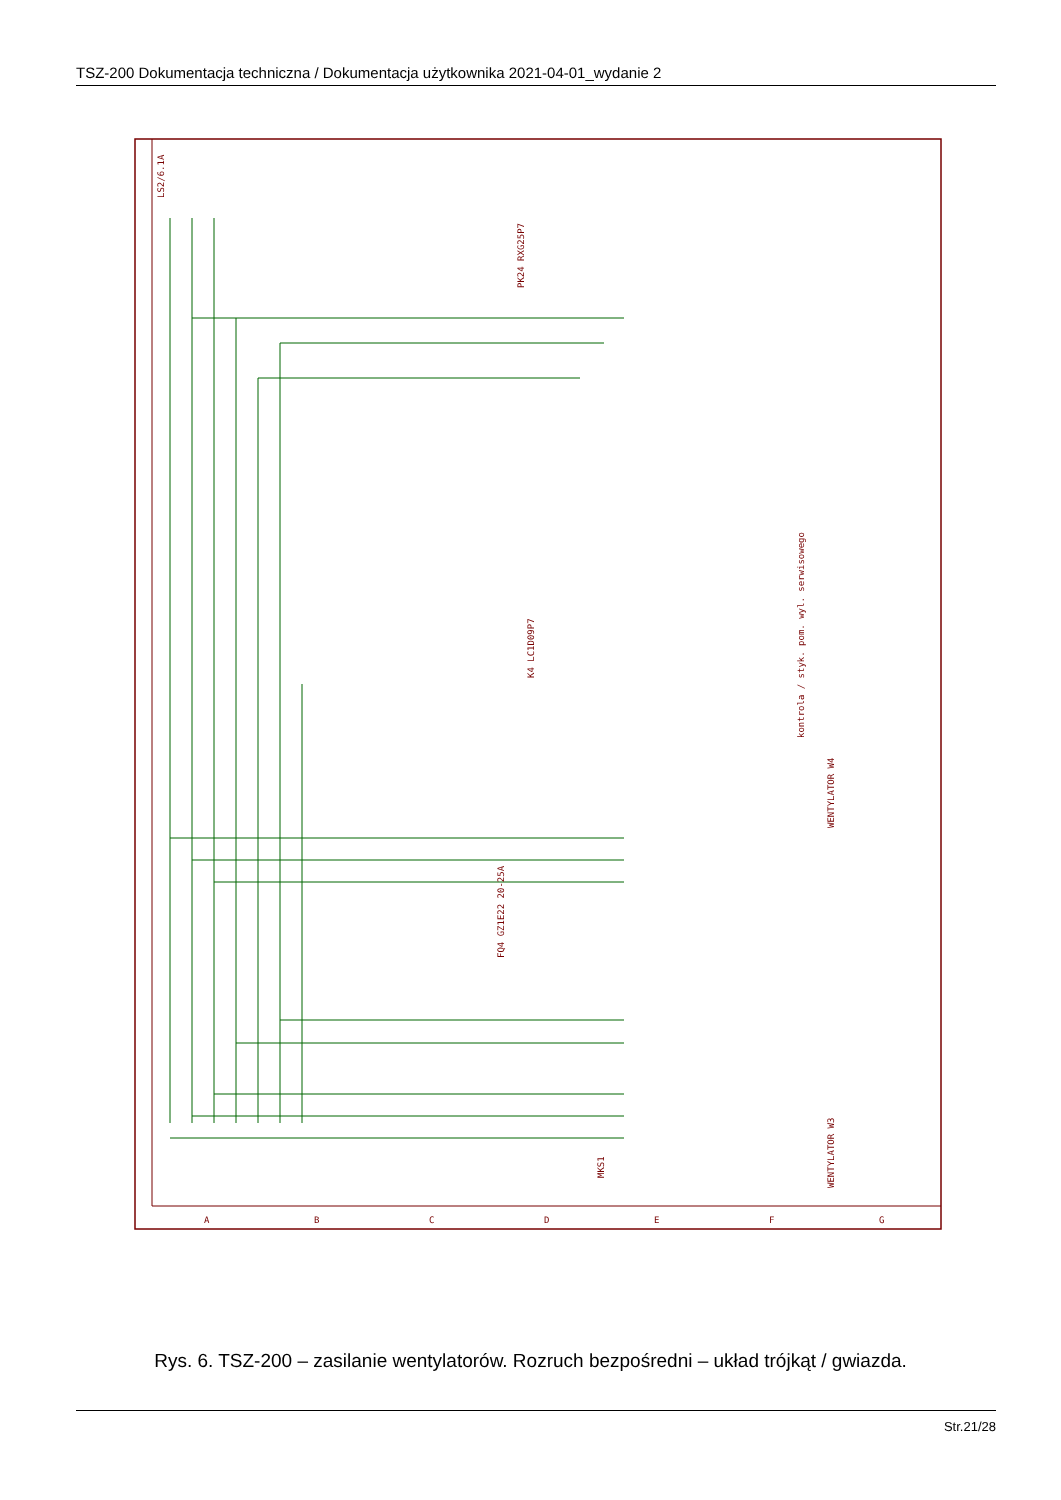TSZ-200 Dokumentacja techniczna / Dokumentacja użytkownika 2021-04-01_wydanie 2
LS2/6.1A
PK24 RXG25P7
K4 LC1D09P7
kontrola / styk. pom. wyl. serwisowego
WENTYLATOR W4
FQ4 GZ1E22 20-25A
MKS1
WENTYLATOR W3
A
B
C
D
E
F
G
Rys. 6. TSZ-200 – zasilanie wentylatorów. Rozruch bezpośredni – układ trójkąt / gwiazda.
Str.21/28